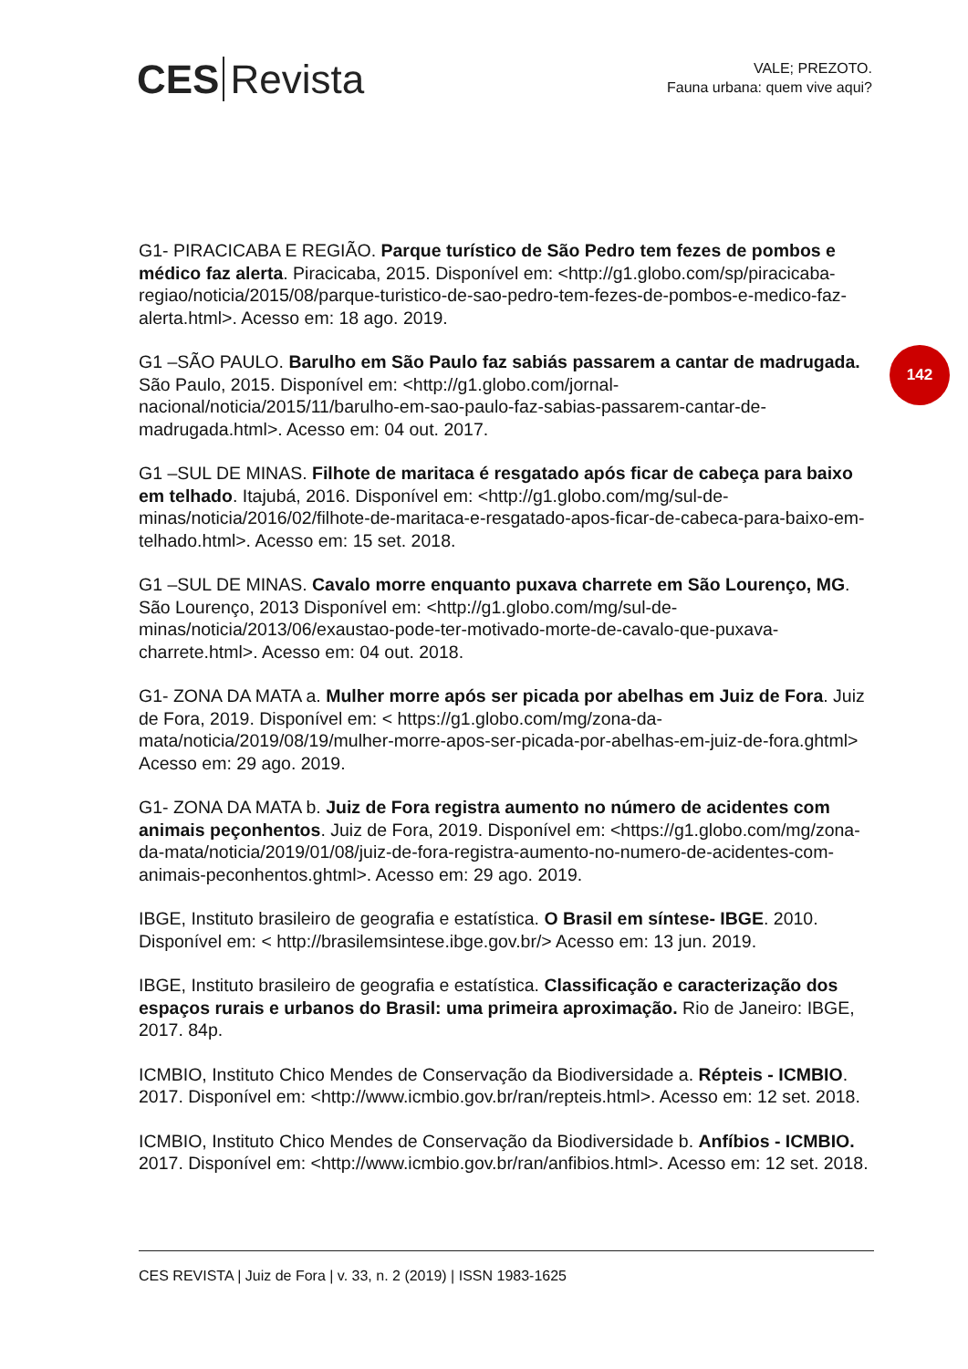CES Revista
VALE; PREZOTO.
Fauna urbana: quem vive aqui?
142
G1- PIRACICABA E REGIÃO. Parque turístico de São Pedro tem fezes de pombos e médico faz alerta. Piracicaba, 2015. Disponível em: <http://g1.globo.com/sp/piracicaba-regiao/noticia/2015/08/parque-turistico-de-sao-pedro-tem-fezes-de-pombos-e-medico-faz-alerta.html>. Acesso em: 18 ago. 2019.
G1 –SÃO PAULO. Barulho em São Paulo faz sabiás passarem a cantar de madrugada. São Paulo, 2015. Disponível em: <http://g1.globo.com/jornal-nacional/noticia/2015/11/barulho-em-sao-paulo-faz-sabias-passarem-cantar-de-madrugada.html>. Acesso em: 04 out. 2017.
G1 –SUL DE MINAS. Filhote de maritaca é resgatado após ficar de cabeça para baixo em telhado. Itajubá, 2016. Disponível em: <http://g1.globo.com/mg/sul-de-minas/noticia/2016/02/filhote-de-maritaca-e-resgatado-apos-ficar-de-cabeca-para-baixo-em-telhado.html>. Acesso em: 15 set. 2018.
G1 –SUL DE MINAS. Cavalo morre enquanto puxava charrete em São Lourenço, MG. São Lourenço, 2013 Disponível em: <http://g1.globo.com/mg/sul-de-minas/noticia/2013/06/exaustao-pode-ter-motivado-morte-de-cavalo-que-puxava-charrete.html>. Acesso em: 04 out. 2018.
G1- ZONA DA MATA a. Mulher morre após ser picada por abelhas em Juiz de Fora. Juiz de Fora, 2019. Disponível em: < https://g1.globo.com/mg/zona-da-mata/noticia/2019/08/19/mulher-morre-apos-ser-picada-por-abelhas-em-juiz-de-fora.ghtml> Acesso em: 29 ago. 2019.
G1- ZONA DA MATA b. Juiz de Fora registra aumento no número de acidentes com animais peçonhentos. Juiz de Fora, 2019. Disponível em: <https://g1.globo.com/mg/zona-da-mata/noticia/2019/01/08/juiz-de-fora-registra-aumento-no-numero-de-acidentes-com-animais-peconhentos.ghtml>. Acesso em: 29 ago. 2019.
IBGE, Instituto brasileiro de geografia e estatística. O Brasil em síntese- IBGE. 2010. Disponível em: < http://brasilemsintese.ibge.gov.br/> Acesso em: 13 jun. 2019.
IBGE, Instituto brasileiro de geografia e estatística. Classificação e caracterização dos espaços rurais e urbanos do Brasil: uma primeira aproximação. Rio de Janeiro: IBGE, 2017. 84p.
ICMBIO, Instituto Chico Mendes de Conservação da Biodiversidade a. Répteis - ICMBIO. 2017. Disponível em: <http://www.icmbio.gov.br/ran/repteis.html>. Acesso em: 12 set. 2018.
ICMBIO, Instituto Chico Mendes de Conservação da Biodiversidade b. Anfíbios - ICMBIO. 2017. Disponível em: <http://www.icmbio.gov.br/ran/anfibios.html>. Acesso em: 12 set. 2018.
CES REVISTA | Juiz de Fora | v. 33, n. 2 (2019) | ISSN 1983-1625